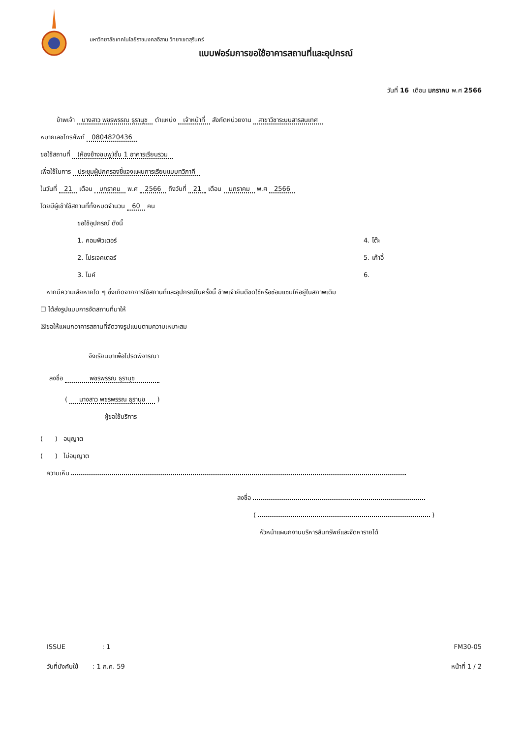มหาวิทยาลัยเทคโนโลยีราชมงคลอีสาน วิทยาเขตสุรินทร์
แบบฟอร์มการขอใช้อาคารสถานที่และอุปกรณ์
วันที่ 16 เดือน มกราคม พ.ศ 2566
ข้าพเจ้า นางสาว พชรพรรณ ธุรานุช ตำแหน่ง เจ้าหน้าที่ สังกัดหน่วยงาน สาขาวิชาระบบสารสนเทศ
หมายเลขโทรศัพท์ 0804820436
ขอใช้สถานที่ (ห้องช้างชมพู)ชั้น 1 อาคารเรียนรวม
เพื่อใช้ในการ ประชุมผู้ปกครองชี้แจงแผนการเรียนแบบทวิภาคี
ในวันที่ 21 เดือน มกราคม พ.ศ 2566 ถึงวันที่ 21 เดือน มกราคม พ.ศ 2566
โดยมีผู้เข้าใช้สถานที่ทั้งหมดจำนวน 60 คน
ขอใช้อุปกรณ์ ดังนี้
1. คอมพิวเตอร์ 4. โต๊ะ
2. โปรเจคเตอร์ 5. เก้าอี้
3. ไมค์ 6.
หากมีความเสียหายใด ๆ ซึ่งเกิดจากการใช้สถานที่และอุปกรณ์ในครั้งนี้ ข้าพเจ้ายินดีชดใช้หรือซ่อมแซมให้อยู่ในสภาพเดิม
☐ ได้ส่งรูปแบบการจัดสถานที่มาให้
☒ขอให้แผนกอาคารสถานที่จัดวางรูปแบบตามความเหมาะสม
จึงเรียนมาเพื่อโปรดพิจารณา
ลงชื่อ พชรพรรณ ธุรานุช
( นางสาว พชรพรรณ ธุรานุช )
ผู้ขอใช้บริการ
( ) อนุญาต
( ) ไม่อนุญาต
ความเห็น
ลงชื่อ
( )
หัวหน้าแผนกงานบริหารสินทรัพย์และจัดหารายได้
ISSUE : 1 FM30-05
วันที่บังคับใช้ : 1 ก.ค. 59 หน้าที่ 1 / 2